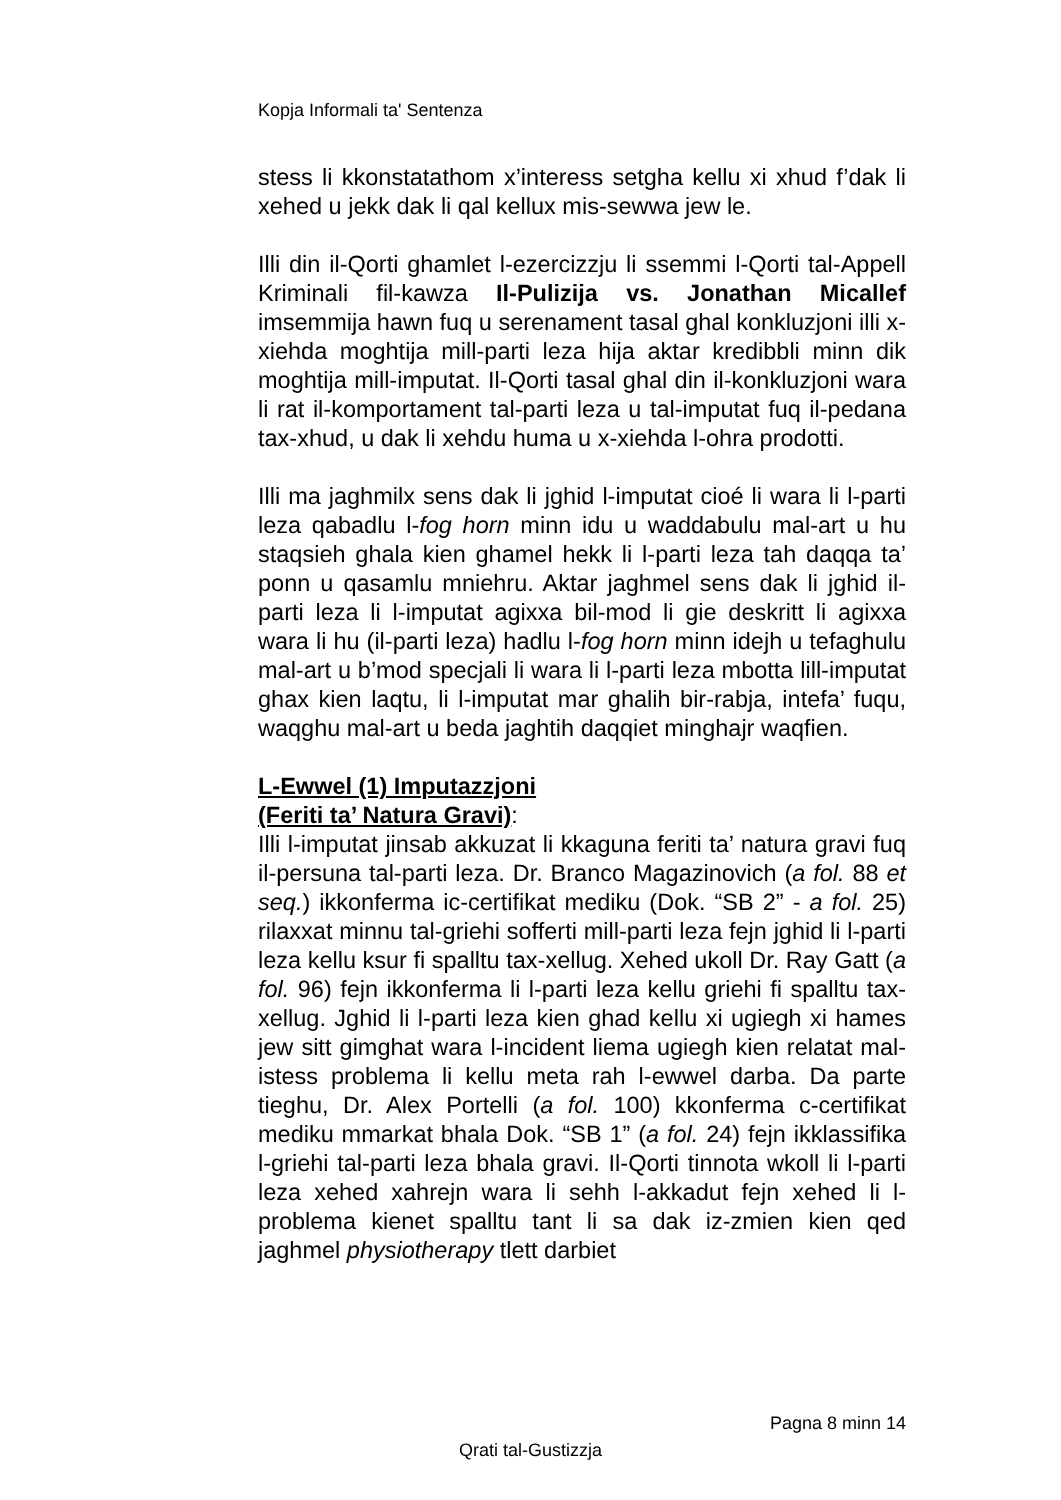Kopja Informali ta' Sentenza
stess li kkonstatathom x’interess setgha kellu xi xhud f’dak li xehed u jekk dak li qal kellux mis-sewwa jew le.
Illi din il-Qorti ghamlet l-ezercizzju li ssemmi l-Qorti tal-Appell Kriminali fil-kawza Il-Pulizija vs. Jonathan Micallef imsemmija hawn fuq u serenament tasal ghal konkluzjoni illi x-xiehda moghtija mill-parti leza hija aktar kredibbli minn dik moghtija mill-imputat. Il-Qorti tasal ghal din il-konkluzjoni wara li rat il-komportament tal-parti leza u tal-imputat fuq il-pedana tax-xhud, u dak li xehdu huma u x-xiehda l-ohra prodotti.
Illi ma jaghmilx sens dak li jghid l-imputat cioé li wara li l-parti leza qabadlu l-fog horn minn idu u waddabulu mal-art u hu staqsieh ghala kien ghamel hekk li l-parti leza tah daqqa ta’ ponn u qasamlu mniehru. Aktar jaghmel sens dak li jghid il-parti leza li l-imputat agixxa bil-mod li gie deskritt li agixxa wara li hu (il-parti leza) hadlu l-fog horn minn idejh u tefaghulu mal-art u b’mod specjali li wara li l-parti leza mbotta lill-imputat ghax kien laqtu, li l-imputat mar ghalih bir-rabja, intefa’ fuqu, waqghu mal-art u beda jaghtih daqqiet minghajr waqfien.
L-Ewwel (1) Imputazzjoni
(Feriti ta’ Natura Gravi):
Illi l-imputat jinsab akkuzat li kkaguna feriti ta’ natura gravi fuq il-persuna tal-parti leza. Dr. Branco Magazinovich (a fol. 88 et seq.) ikkonferma ic-certifikat mediku (Dok. “SB 2” - a fol. 25) rilaxxat minnu tal-griehi sofferti mill-parti leza fejn jghid li l-parti leza kellu ksur fi spalltu tax-xellug. Xehed ukoll Dr. Ray Gatt (a fol. 96) fejn ikkonferma li l-parti leza kellu griehi fi spalltu tax-xellug. Jghid li l-parti leza kien ghad kellu xi ugiegh xi hames jew sitt gimghat wara l-incident liema ugiegh kien relatat mal-istess problema li kellu meta rah l-ewwel darba. Da parte tieghu, Dr. Alex Portelli (a fol. 100) kkonferma c-certifikat mediku mmarkat bhala Dok. “SB 1” (a fol. 24) fejn ikklassifika l-griehi tal-parti leza bhala gravi. Il-Qorti tinnota wkoll li l-parti leza xehed xahrejn wara li sehh l-akkadut fejn xehed li l-problema kienet spalltu tant li sa dak iz-zmien kien qed jaghmel physiotherapy tlett darbiet
Pagna 8 minn 14
Qrati tal-Gustizzja